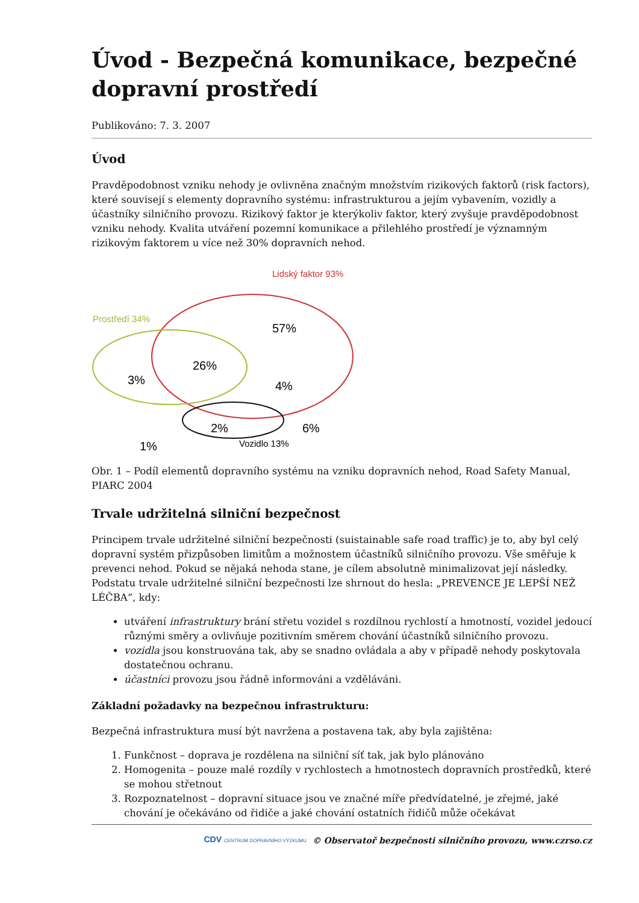Úvod - Bezpečná komunikace, bezpečné dopravní prostředí
Publikováno: 7. 3. 2007
Úvod
Pravděpodobnost vzniku nehody je ovlivněna značným množstvím rizikových faktorů (risk factors), které souvisejí s elementy dopravního systému: infrastrukturou a jejím vybavením, vozidly a účastníky silničního provozu. Rizikový faktor je kterýkoliv faktor, který zvyšuje pravděpodobnost vzniku nehody. Kvalita utváření pozemní komunikace a přilehlého prostředí je významným rizikovým faktorem u více než 30% dopravních nehod.
Lidský faktor 93%
Prostředí 34%
57%
26%
3%
4%
2%
6%
1%
Vozidlo 13%
Obr. 1 – Podíl elementů dopravního systému na vzniku dopravních nehod, Road Safety Manual, PIARC 2004
Trvale udržitelná silniční bezpečnost
Principem trvale udržitelné silniční bezpečnosti (suistainable safe road traffic) je to, aby byl celý dopravní systém přizpůsoben limitům a možnostem účastníků silničního provozu. Vše směřuje k prevenci nehod. Pokud se nějaká nehoda stane, je cílem absolutně minimalizovat její následky. Podstatu trvale udržitelné silniční bezpečnosti lze shrnout do hesla: „PREVENCE JE LEPŠÍ NEŽ LÉČBA“, kdy:
utváření infrastruktury brání střetu vozidel s rozdílnou rychlostí a hmotností, vozidel jedoucí různými směry a ovlivňuje pozitivním směrem chování účastníků silničního provozu.
vozidla jsou konstruována tak, aby se snadno ovládala a aby v případě nehody poskytovala dostatečnou ochranu.
účastníci provozu jsou řádně informováni a vzděláváni.
Základní požadavky na bezpečnou infrastrukturu:
Bezpečná infrastruktura musí být navržena a postavena tak, aby byla zajištěna:
1. Funkčnost – doprava je rozdělena na silniční síť tak, jak bylo plánováno
2. Homogenita – pouze malé rozdíly v rychlostech a hmotnostech dopravních prostředků, které se mohou střetnout
3. Rozpoznatelnost – dopravní situace jsou ve značné míře předvídatelné, je zřejmé, jaké chování je očekáváno od řidiče a jaké chování ostatních řidičů může očekávat
CDV CENTRUM DOPRAVNÍHO VÝZKUMU © Observatoř bezpečnosti silničního provozu, www.czrso.cz